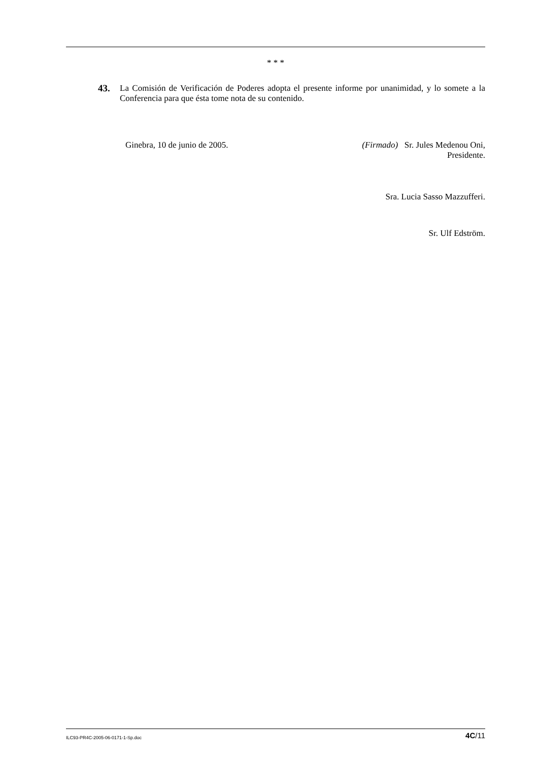* * *
43. La Comisión de Verificación de Poderes adopta el presente informe por unanimidad, y lo somete a la Conferencia para que ésta tome nota de su contenido.
Ginebra, 10 de junio de 2005. (Firmado) Sr. Jules Medenou Oni,
Presidente.
Sra. Lucia Sasso Mazzufferi.
Sr. Ulf Edström.
ILC93-PR4C-2005-06-0171-1-Sp.doc 4C/11